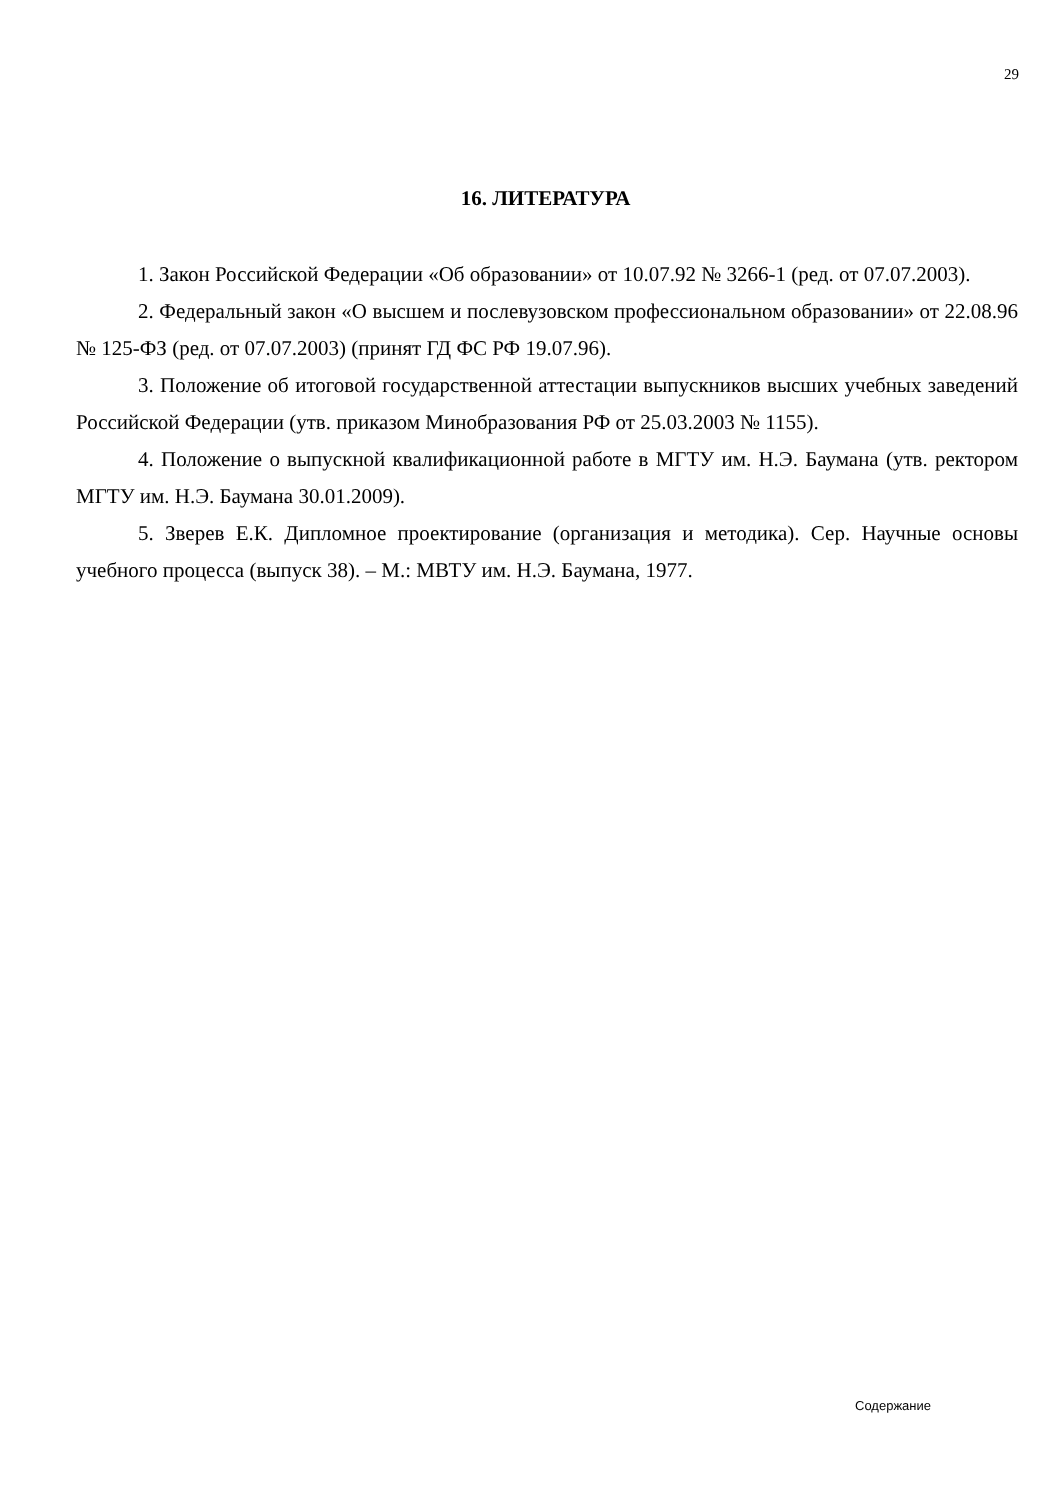29
16. ЛИТЕРАТУРА
1. Закон Российской Федерации «Об образовании» от 10.07.92 № 3266-1 (ред. от 07.07.2003).
2. Федеральный закон «О высшем и послевузовском профессиональном образовании» от 22.08.96 № 125-ФЗ (ред. от 07.07.2003) (принят ГД ФС РФ 19.07.96).
3. Положение об итоговой государственной аттестации выпускников высших учебных заведений Российской Федерации (утв. приказом Минобразования РФ от 25.03.2003 № 1155).
4. Положение о выпускной квалификационной работе в МГТУ им. Н.Э. Баумана (утв. ректором МГТУ им. Н.Э. Баумана 30.01.2009).
5. Зверев Е.К. Дипломное проектирование (организация и методика). Сер. Научные основы учебного процесса (выпуск 38). – М.: МВТУ им. Н.Э. Баумана, 1977.
Содержание